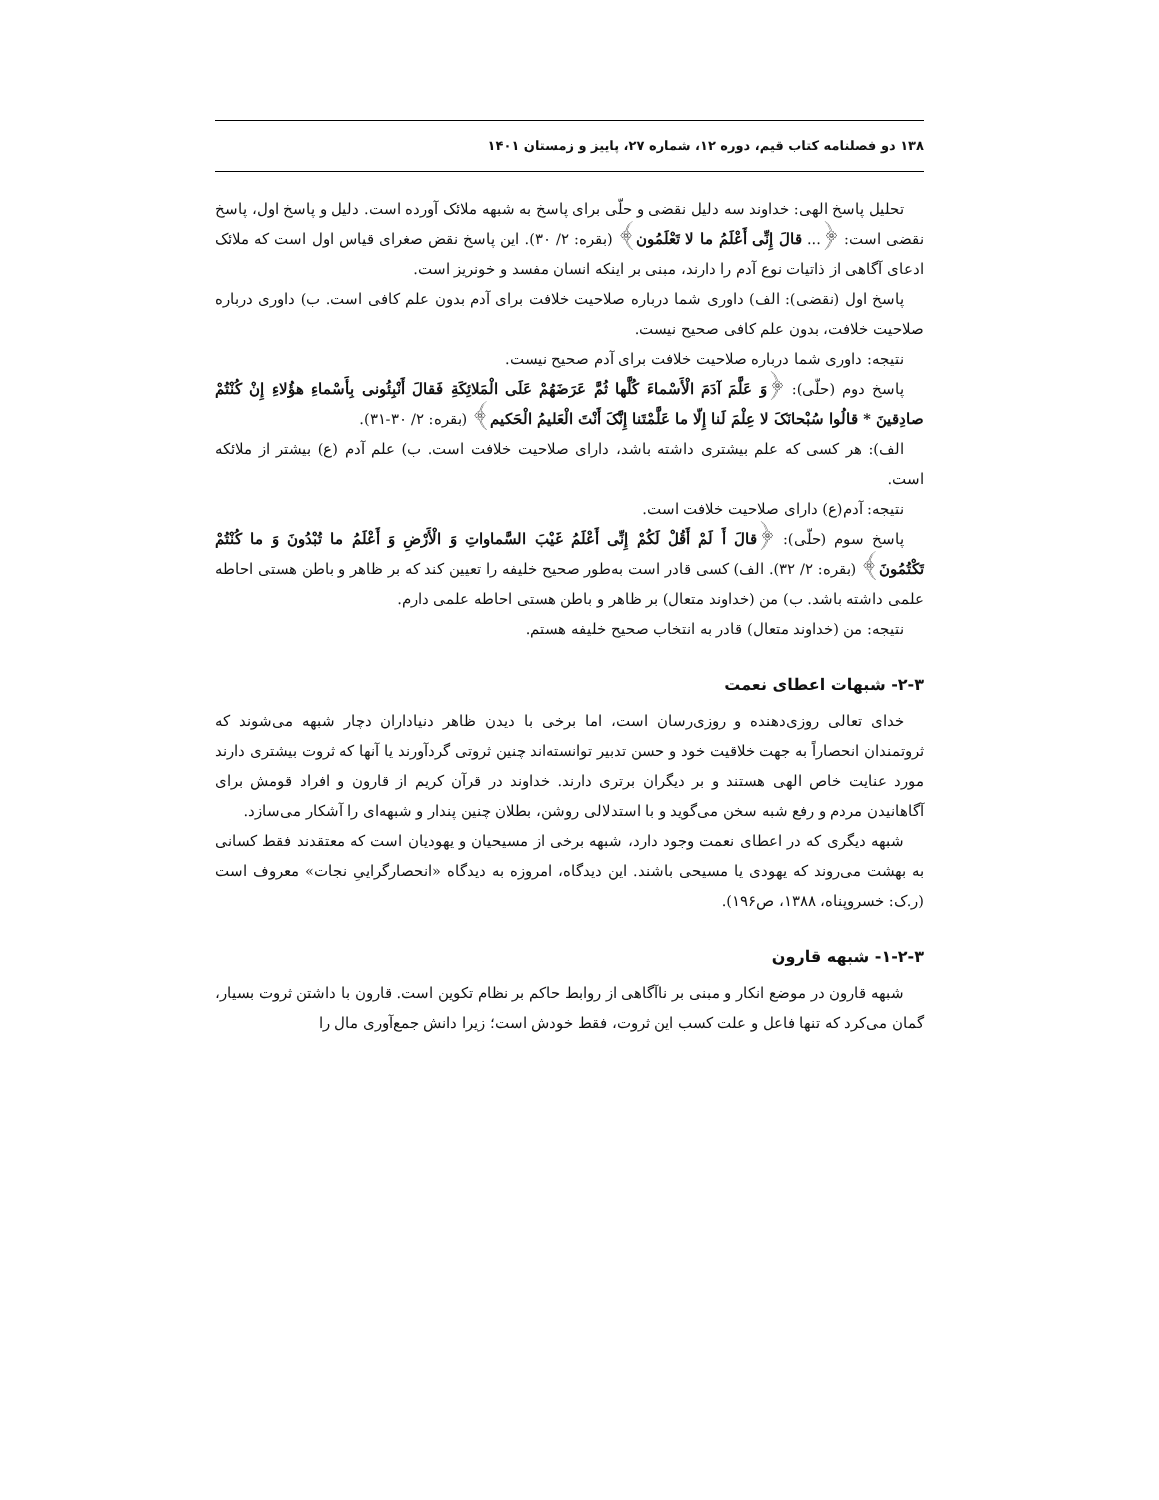۱۳۸ دو فصلنامه کتاب قیم، دوره ۱۲، شماره ۲۷، پاییز و زمستان ۱۴۰۱
تحلیل پاسخ الهی: خداوند سه دلیل نقضی و حلّی برای پاسخ به شبهه ملائک آورده است. دلیل و پاسخ اول، پاسخ نقضی است: ﴿... قالَ إِنِّی أَعْلَمُ ما لا تَعْلَمُون﴾ (بقره: ۲/ ۳۰). این پاسخ نقض صغرای قیاس اول است که ملائک ادعای آگاهی از ذاتیات نوع آدم را دارند، مبنی بر اینکه انسان مفسد و خونریز است.
پاسخ اول (نقضی): الف) داوری شما درباره صلاحیت خلافت برای آدم بدون علم کافی است. ب) داوری درباره صلاحیت خلافت، بدون علم کافی صحیح نیست.
نتیجه: داوری شما درباره صلاحیت خلافت برای آدم صحیح نیست.
پاسخ دوم (حلّی): ﴿وَ عَلَّمَ آدَمَ الْأَسْماءَ کُلَّها ثُمَّ عَرَضَهُمْ عَلَى الْمَلائِکَةِ فَقالَ أَنْبِئُونی بِأَسْماءِ هؤُلاءِ إِنْ کُنْتُمْ صادِقینَ * قالُوا سُبْحانَکَ لا عِلْمَ لَنا إِلّا ما عَلَّمْتَنا إِنَّکَ أَنْتَ الْعَلیمُ الْحَکیم﴾ (بقره: ۲/ ۳۰-۳۱).
الف): هر کسی که علم بیشتری داشته باشد، دارای صلاحیت خلافت است. ب) علم آدم (ع) بیشتر از ملائکه است.
نتیجه: آدم(ع) دارای صلاحیت خلافت است.
پاسخ سوم (حلّی): ﴿قالَ أَ لَمْ أَقُلْ لَکُمْ إِنِّی أَعْلَمُ غَیْبَ السَّماواتِ وَ الْأَرْضِ وَ أَعْلَمُ ما تُبْدُونَ وَ ما کُنْتُمْ تَکْتُمُونَ﴾ (بقره: ۲/ ۳۲). الف) کسی قادر است به‌طور صحیح خلیفه را تعیین کند که بر ظاهر و باطن هستی احاطه علمی داشته باشد. ب) من (خداوند متعال) بر ظاهر و باطن هستی احاطه علمی دارم.
نتیجه: من (خداوند متعال) قادر به انتخاب صحیح خلیفه هستم.
۲-۳- شبهات اعطای نعمت
خدای تعالی روزی‌دهنده و روزی‌رسان است، اما برخی با دیدن ظاهر دنیاداران دچار شبهه می‌شوند که ثروتمندان انحصاراً به جهت خلاقیت خود و حسن تدبیر توانسته‌اند چنین ثروتی گردآورند یا آنها که ثروت بیشتری دارند مورد عنایت خاص الهی هستند و بر دیگران برتری دارند. خداوند در قرآن کریم از قارون و افراد قومش برای آگاهانیدن مردم و رفع شبه سخن می‌گوید و با استدلالی روشن، بطلان چنین پندار و شبهه‌ای را آشکار می‌سازد.
شبهه دیگری که در اعطای نعمت وجود دارد، شبهه برخی از مسیحیان و یهودیان است که معتقدند فقط کسانی به بهشت می‌روند که یهودی یا مسیحی باشند. این دیدگاه، امروزه به دیدگاه «انحصارگراییِ نجات» معروف است (ر.ک: خسروپناه، ۱۳۸۸، ص۱۹۶).
۱-۲-۳- شبهه قارون
شبهه قارون در موضع انکار و مبنی بر ناآگاهی از روابط حاکم بر نظام تکوین است. قارون با داشتن ثروت بسیار، گمان می‌کرد که تنها فاعل و علت کسب این ثروت، فقط خودش است؛ زیرا دانش جمع‌آوری مال را